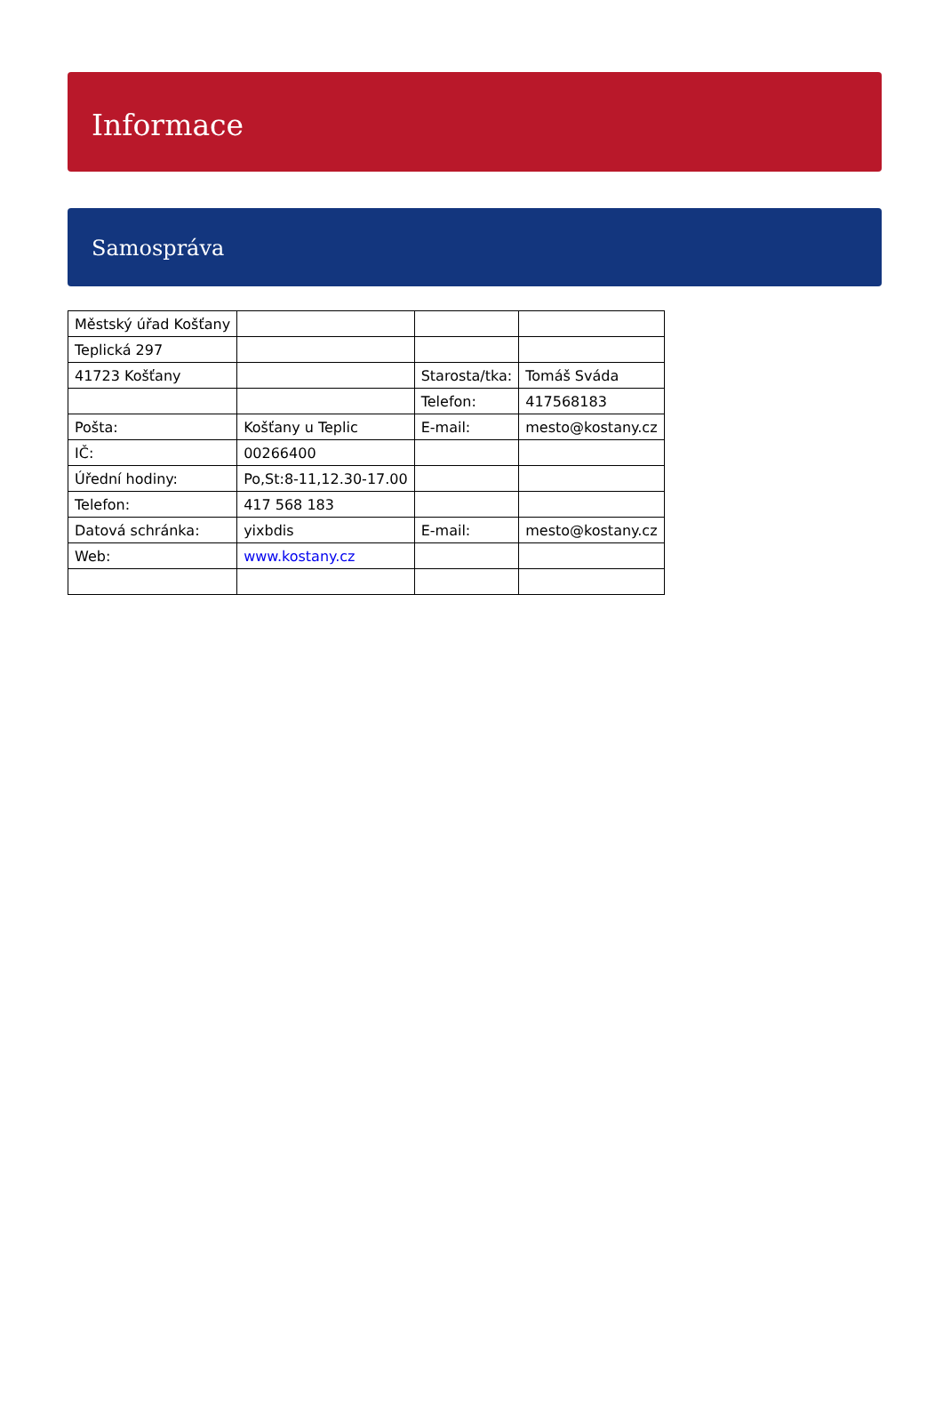Informace
Samospráva
| Městský úřad Košťany | | | |
| Teplická 297 | | | |
| 41723 Košťany | | Starosta/tka: | Tomáš Sváda |
| | | Telefon: | 417568183 |
| Pošta: | Košťany u Teplic | E-mail: | mesto@kostany.cz |
| IČ: | 00266400 | | |
| Úřední hodiny: | Po,St:8-11,12.30-17.00 | | |
| Telefon: | 417 568 183 | | |
| Datová schránka: | yixbdis | E-mail: | mesto@kostany.cz |
| Web: | www.kostany.cz | | |